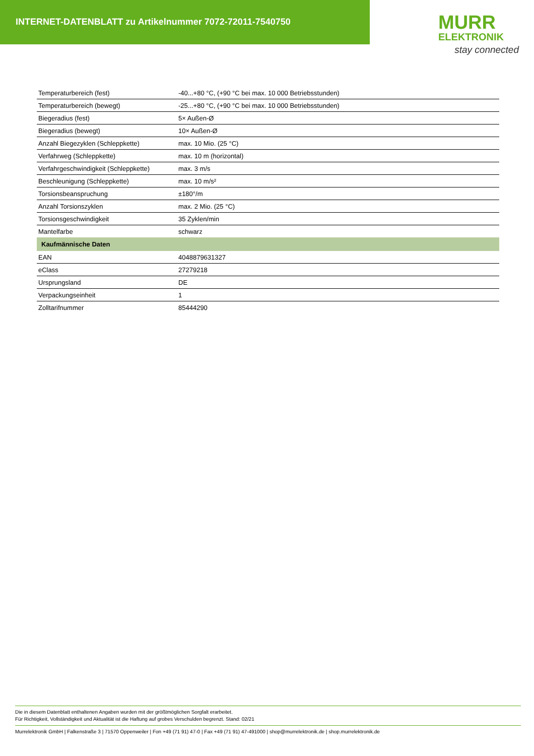INTERNET-DATENBLATT zu Artikelnummer 7072-72011-7540750
MURR
ELEKTRONIK
stay connected
| Temperaturbereich (fest) | -40...+80 °C, (+90 °C bei max. 10 000 Betriebsstunden) |
| Temperaturbereich (bewegt) | -25...+80 °C, (+90 °C bei max. 10 000 Betriebsstunden) |
| Biegeradius (fest) | 5× Außen-Ø |
| Biegeradius (bewegt) | 10× Außen-Ø |
| Anzahl Biegezyklen (Schleppkette) | max. 10 Mio. (25 °C) |
| Verfahrweg (Schleppkette) | max. 10 m (horizontal) |
| Verfahrgeschwindigkeit (Schleppkette) | max. 3 m/s |
| Beschleunigung (Schleppkette) | max. 10 m/s² |
| Torsionsbeanspruchung | ±180°/m |
| Anzahl Torsionszyklen | max. 2 Mio. (25 °C) |
| Torsionsgeschwindigkeit | 35 Zyklen/min |
| Mantelfarbe | schwarz |
| Kaufmännische Daten | |
| EAN | 4048879631327 |
| eClass | 27279218 |
| Ursprungsland | DE |
| Verpackungseinheit | 1 |
| Zolltarifnummer | 85444290 |
Die in diesem Datenblatt enthaltenen Angaben wurden mit der größtmöglichen Sorgfalt erarbeitet.
Für Richtigkeit, Vollständigkeit und Aktualität ist die Haftung auf grobes Verschulden begrenzt. Stand: 02/21
Murrelektronik GmbH | Falkenstraße 3 | 71570 Oppenweiler | Fon +49 (71 91) 47-0 | Fax +49 (71 91) 47-491000 | shop@murrelektronik.de | shop.murrelektronik.de